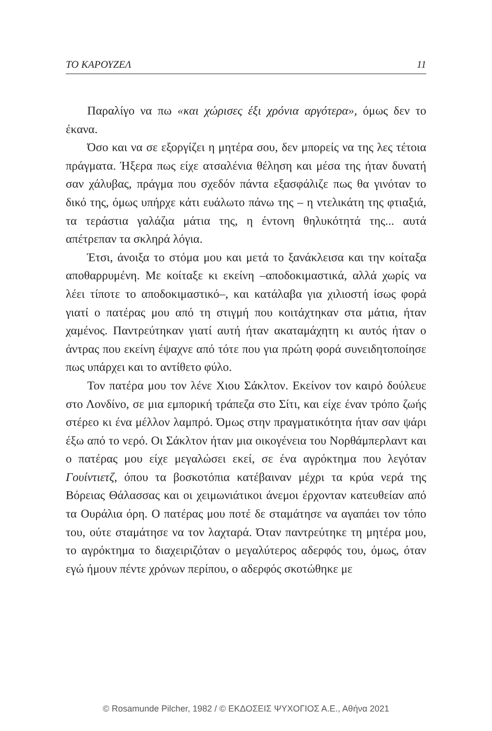ΤΟ ΚΑΡΟΥΖΕΛ 11
Παραλίγο να πω «και χώρισες έξι χρόνια αργότερα», όμως δεν το έκανα.
Όσο και να σε εξοργίζει η μητέρα σου, δεν μπορείς να της λες τέτοια πράγματα. Ήξερα πως είχε ατσαλένια θέληση και μέσα της ήταν δυνατή σαν χάλυβας, πράγμα που σχεδόν πάντα εξασφάλιζε πως θα γινόταν το δικό της, όμως υπήρχε κάτι ευάλωτο πάνω της – η ντελικάτη της φτιαξιά, τα τεράστια γαλάζια μάτια της, η έντονη θηλυκότητά της... αυτά απέτρεπαν τα σκληρά λόγια.
Έτσι, άνοιξα το στόμα μου και μετά το ξανάκλεισα και την κοίταξα αποθαρρυμένη. Με κοίταξε κι εκείνη –αποδοκιμαστικά, αλλά χωρίς να λέει τίποτε το αποδοκιμαστικό–, και κατάλαβα για χιλιοστή ίσως φορά γιατί ο πατέρας μου από τη στιγμή που κοιτάχτηκαν στα μάτια, ήταν χαμένος. Παντρεύτηκαν γιατί αυτή ήταν ακαταμάχητη κι αυτός ήταν ο άντρας που εκείνη έψαχνε από τότε που για πρώτη φορά συνειδητοποίησε πως υπάρχει και το αντίθετο φύλο.
Τον πατέρα μου τον λένε Χιου Σάκλτον. Εκείνον τον καιρό δούλευε στο Λονδίνο, σε μια εμπορική τράπεζα στο Σίτι, και είχε έναν τρόπο ζωής στέρεο κι ένα μέλλον λαμπρό. Όμως στην πραγματικότητα ήταν σαν ψάρι έξω από το νερό. Οι Σάκλτον ήταν μια οικογένεια του Νορθάμπερλαντ και ο πατέρας μου είχε μεγαλώσει εκεί, σε ένα αγρόκτημα που λεγόταν Γουίντιετζ, όπου τα βοσκοτόπια κατέβαιναν μέχρι τα κρύα νερά της Βόρειας Θάλασσας και οι χειμωνιάτικοι άνεμοι έρχονταν κατευθείαν από τα Ουράλια όρη. Ο πατέρας μου ποτέ δε σταμάτησε να αγαπάει τον τόπο του, ούτε σταμάτησε να τον λαχταρά. Όταν παντρεύτηκε τη μητέρα μου, το αγρόκτημα το διαχειριζόταν ο μεγαλύτερος αδερφός του, όμως, όταν εγώ ήμουν πέντε χρόνων περίπου, ο αδερφός σκοτώθηκε με
© Rosamunde Pilcher, 1982 / © ΕΚΔΟΣΕΙΣ ΨΥΧΟΓΙΟΣ Α.Ε., Αθήνα 2021